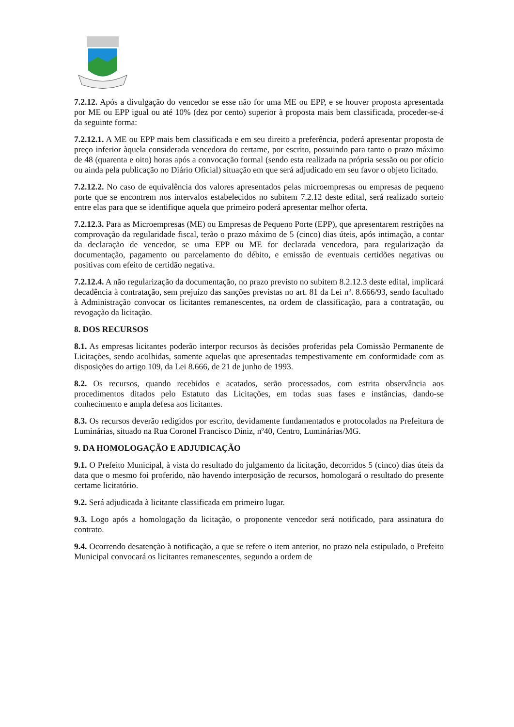7.2.12. Após a divulgação do vencedor se esse não for uma ME ou EPP, e se houver proposta apresentada por ME ou EPP igual ou até 10% (dez por cento) superior à proposta mais bem classificada, proceder-se-á da seguinte forma:
7.2.12.1. A ME ou EPP mais bem classificada e em seu direito a preferência, poderá apresentar proposta de preço inferior àquela considerada vencedora do certame, por escrito, possuindo para tanto o prazo máximo de 48 (quarenta e oito) horas após a convocação formal (sendo esta realizada na própria sessão ou por ofício ou ainda pela publicação no Diário Oficial) situação em que será adjudicado em seu favor o objeto licitado.
7.2.12.2. No caso de equivalência dos valores apresentados pelas microempresas ou empresas de pequeno porte que se encontrem nos intervalos estabelecidos no subitem 7.2.12 deste edital, será realizado sorteio entre elas para que se identifique aquela que primeiro poderá apresentar melhor oferta.
7.2.12.3. Para as Microempresas (ME) ou Empresas de Pequeno Porte (EPP), que apresentarem restrições na comprovação da regularidade fiscal, terão o prazo máximo de 5 (cinco) dias úteis, após intimação, a contar da declaração de vencedor, se uma EPP ou ME for declarada vencedora, para regularização da documentação, pagamento ou parcelamento do débito, e emissão de eventuais certidões negativas ou positivas com efeito de certidão negativa.
7.2.12.4. A não regularização da documentação, no prazo previsto no subitem 8.2.12.3 deste edital, implicará decadência à contratação, sem prejuízo das sanções previstas no art. 81 da Lei nº. 8.666/93, sendo facultado à Administração convocar os licitantes remanescentes, na ordem de classificação, para a contratação, ou revogação da licitação.
8. DOS RECURSOS
8.1. As empresas licitantes poderão interpor recursos às decisões proferidas pela Comissão Permanente de Licitações, sendo acolhidas, somente aquelas que apresentadas tempestivamente em conformidade com as disposições do artigo 109, da Lei 8.666, de 21 de junho de 1993.
8.2. Os recursos, quando recebidos e acatados, serão processados, com estrita observância aos procedimentos ditados pelo Estatuto das Licitações, em todas suas fases e instâncias, dando-se conhecimento e ampla defesa aos licitantes.
8.3. Os recursos deverão redigidos por escrito, devidamente fundamentados e protocolados na Prefeitura de Luminárias, situado na Rua Coronel Francisco Diniz, nº40, Centro, Luminárias/MG.
9. DA HOMOLOGAÇÃO E ADJUDICAÇÃO
9.1. O Prefeito Municipal, à vista do resultado do julgamento da licitação, decorridos 5 (cinco) dias úteis da data que o mesmo foi proferido, não havendo interposição de recursos, homologará o resultado do presente certame licitatório.
9.2. Será adjudicada à licitante classificada em primeiro lugar.
9.3. Logo após a homologação da licitação, o proponente vencedor será notificado, para assinatura do contrato.
9.4. Ocorrendo desatenção à notificação, a que se refere o item anterior, no prazo nela estipulado, o Prefeito Municipal convocará os licitantes remanescentes, segundo a ordem de